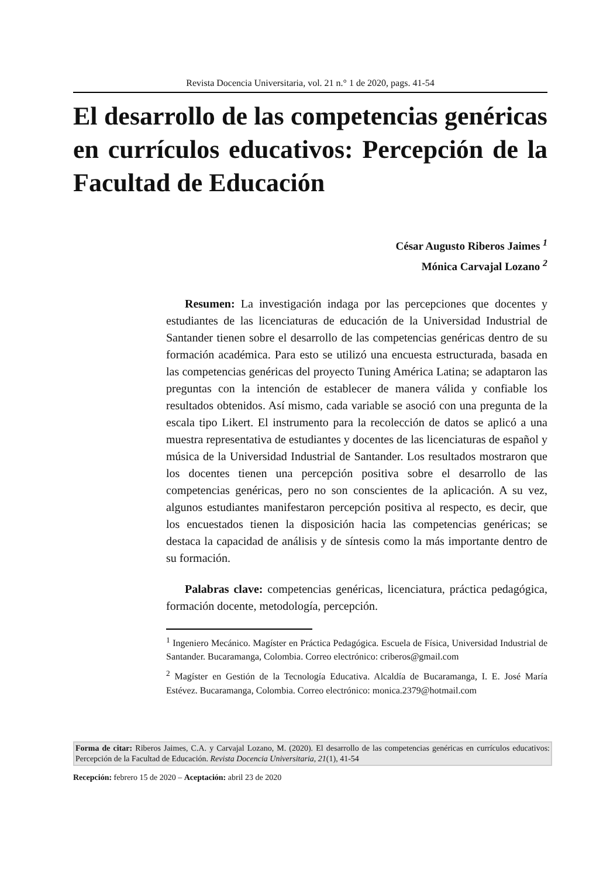Revista Docencia Universitaria, vol. 21 n.° 1 de 2020, pags. 41-54
El desarrollo de las competencias genéricas en currículos educativos: Percepción de la Facultad de Educación
César Augusto Riberos Jaimes <sup>1</sup>
Mónica Carvajal Lozano <sup>2</sup>
Resumen: La investigación indaga por las percepciones que docentes y estudiantes de las licenciaturas de educación de la Universidad Industrial de Santander tienen sobre el desarrollo de las competencias genéricas dentro de su formación académica. Para esto se utilizó una encuesta estructurada, basada en las competencias genéricas del proyecto Tuning América Latina; se adaptaron las preguntas con la intención de establecer de manera válida y confiable los resultados obtenidos. Así mismo, cada variable se asoció con una pregunta de la escala tipo Likert. El instrumento para la recolección de datos se aplicó a una muestra representativa de estudiantes y docentes de las licenciaturas de español y música de la Universidad Industrial de Santander. Los resultados mostraron que los docentes tienen una percepción positiva sobre el desarrollo de las competencias genéricas, pero no son conscientes de la aplicación. A su vez, algunos estudiantes manifestaron percepción positiva al respecto, es decir, que los encuestados tienen la disposición hacia las competencias genéricas; se destaca la capacidad de análisis y de síntesis como la más importante dentro de su formación.
Palabras clave: competencias genéricas, licenciatura, práctica pedagógica, formación docente, metodología, percepción.
<sup>1</sup> Ingeniero Mecánico. Magíster en Práctica Pedagógica. Escuela de Física, Universidad Industrial de Santander. Bucaramanga, Colombia. Correo electrónico: criberos@gmail.com
<sup>2</sup> Magíster en Gestión de la Tecnología Educativa. Alcaldía de Bucaramanga, I. E. José María Estévez. Bucaramanga, Colombia. Correo electrónico: monica.2379@hotmail.com
Forma de citar: Riberos Jaimes, C.A. y Carvajal Lozano, M. (2020). El desarrollo de las competencias genéricas en currículos educativos: Percepción de la Facultad de Educación. Revista Docencia Universitaria, 21(1), 41-54
Recepción: febrero 15 de 2020 – Aceptación: abril 23 de 2020